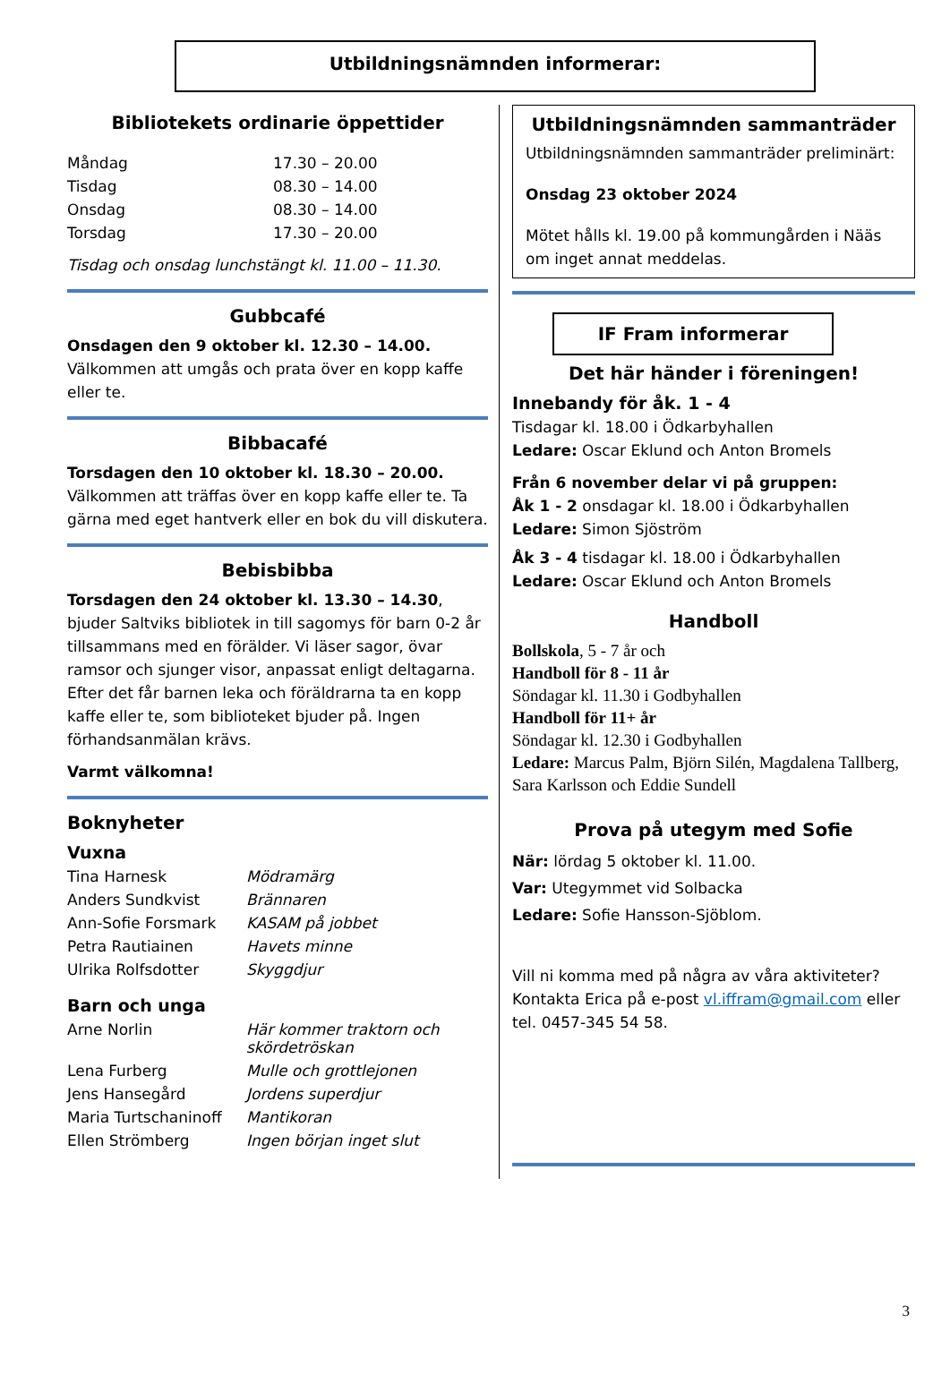Utbildningsnämnden informerar:
Bibliotekets ordinarie öppettider
| Måndag | 17.30 – 20.00 |
| Tisdag | 08.30 – 14.00 |
| Onsdag | 08.30 – 14.00 |
| Torsdag | 17.30 – 20.00 |
Tisdag och onsdag lunchstängt kl. 11.00 – 11.30.
Gubbcafé
Onsdagen den 9 oktober kl. 12.30 – 14.00.
Välkommen att umgås och prata över en kopp kaffe eller te.
Bibbacafé
Torsdagen den 10 oktober kl. 18.30 – 20.00.
Välkommen att träffas över en kopp kaffe eller te. Ta gärna med eget hantverk eller en bok du vill diskutera.
Bebisbibba
Torsdagen den 24 oktober kl. 13.30 – 14.30, bjuder Saltviks bibliotek in till sagomys för barn 0-2 år tillsammans med en förälder. Vi läser sagor, övar ramsor och sjunger visor, anpassat enligt deltagarna. Efter det får barnen leka och föräldrarna ta en kopp kaffe eller te, som biblioteket bjuder på. Ingen förhandsanmälan krävs.
Varmt välkomna!
Boknyheter
Vuxna
| Tina Harnesk | Mödramärg |
| Anders Sundkvist | Brännaren |
| Ann-Sofie Forsmark | KASAM på jobbet |
| Petra Rautiainen | Havets minne |
| Ulrika Rolfsdotter | Skyggdjur |
Barn och unga
| Arne Norlin | Här kommer traktorn och skördetröskan |
| Lena Furberg | Mulle och grottlejonen |
| Jens Hansegård | Jordens superdjur |
| Maria Turtschaninoff | Mantikoran |
| Ellen Strömberg | Ingen början inget slut |
Utbildningsnämnden sammanträder
Utbildningsnämnden sammanträder preliminärt:
Onsdag 23 oktober 2024
Mötet hålls kl. 19.00 på kommungården i Nääs om inget annat meddelas.
IF Fram informerar
Det här händer i föreningen!
Innebandy för åk. 1 - 4
Tisdagar kl. 18.00 i Ödkarbyhallen
Ledare: Oscar Eklund och Anton Bromels
Från 6 november delar vi på gruppen:
Åk 1 - 2 onsdagar kl. 18.00 i Ödkarbyhallen
Ledare: Simon Sjöström
Åk 3 - 4 tisdagar kl. 18.00 i Ödkarbyhallen
Ledare: Oscar Eklund och Anton Bromels
Handboll
Bollskola, 5 - 7 år och
Handboll för 8 - 11 år
Söndagar kl. 11.30 i Godbyhallen
Handboll för 11+ år
Söndagar kl. 12.30 i Godbyhallen
Ledare: Marcus Palm, Björn Silén, Magdalena Tallberg, Sara Karlsson och Eddie Sundell
Prova på utegym med Sofie
När: lördag 5 oktober kl. 11.00.
Var: Utegymmet vid Solbacka
Ledare: Sofie Hansson-Sjöblom.
Vill ni komma med på några av våra aktiviteter? Kontakta Erica på e-post vl.iffram@gmail.com eller tel. 0457-345 54 58.
3